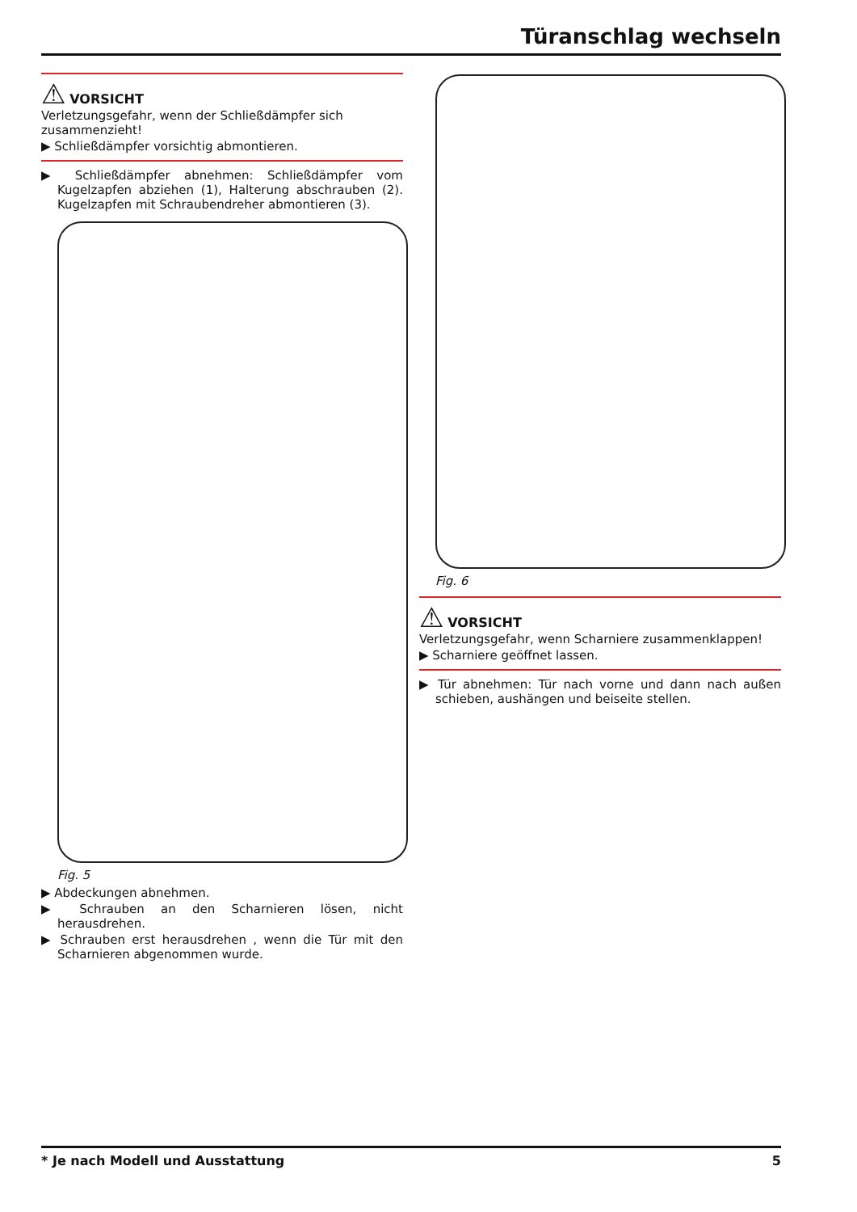Türanschlag wechseln
⚠ VORSICHT
Verletzungsgefahr, wenn der Schließdämpfer sich zusammenzieht!
▶ Schließdämpfer vorsichtig abmontieren.
▶ Schließdämpfer abnehmen: Schließdämpfer vom Kugelzapfen abziehen (1), Halterung abschrauben (2). Kugelzapfen mit Schraubendreher abmontieren (3).
Fig. 5
▶ Abdeckungen abnehmen.
▶ Schrauben an den Scharnieren lösen, nicht herausdrehen.
▶ Schrauben erst herausdrehen , wenn die Tür mit den Scharnieren abgenommen wurde.
Fig. 6
⚠ VORSICHT
Verletzungsgefahr, wenn Scharniere zusammenklappen!
▶ Scharniere geöffnet lassen.
▶ Tür abnehmen: Tür nach vorne und dann nach außen schieben, aushängen und beiseite stellen.
* Je nach Modell und Ausstattung 5